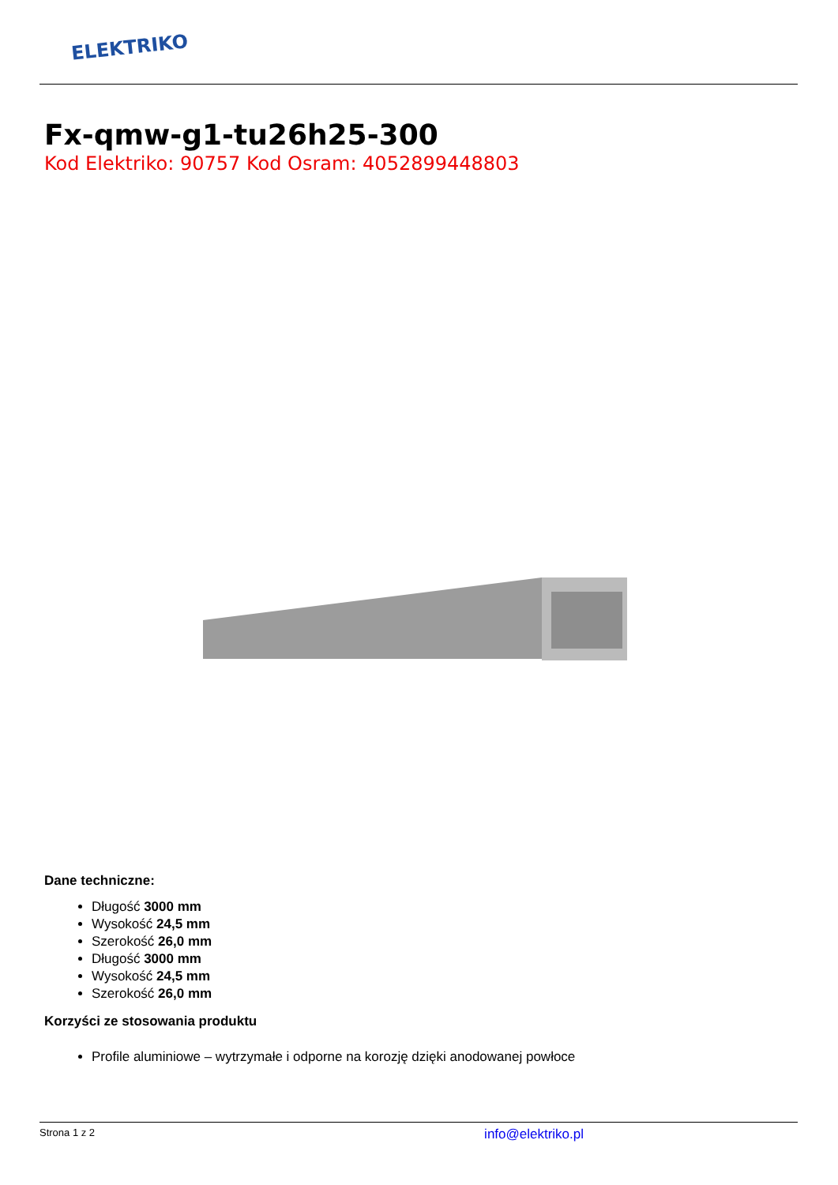ELEKTRIKO
Fx-qmw-g1-tu26h25-300
Kod Elektriko: 90757 Kod Osram: 4052899448803
Dane techniczne:
Długość 3000 mm
Wysokość 24,5 mm
Szerokość 26,0 mm
Długość 3000 mm
Wysokość 24,5 mm
Szerokość 26,0 mm
Korzyści ze stosowania produktu
Profile aluminiowe – wytrzymałe i odporne na korozję dzięki anodowanej powłoce
Strona 1 z 2 info@elektriko.pl